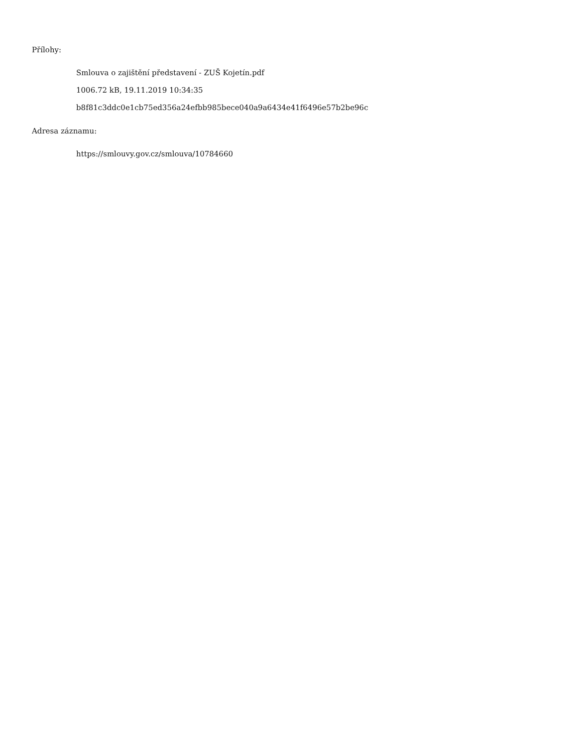Přílohy:
Smlouva o zajištění představení - ZUŠ Kojetín.pdf
1006.72 kB, 19.11.2019 10:34:35
b8f81c3ddc0e1cb75ed356a24efbb985bece040a9a6434e41f6496e57b2be96c
Adresa záznamu:
https://smlouvy.gov.cz/smlouva/10784660